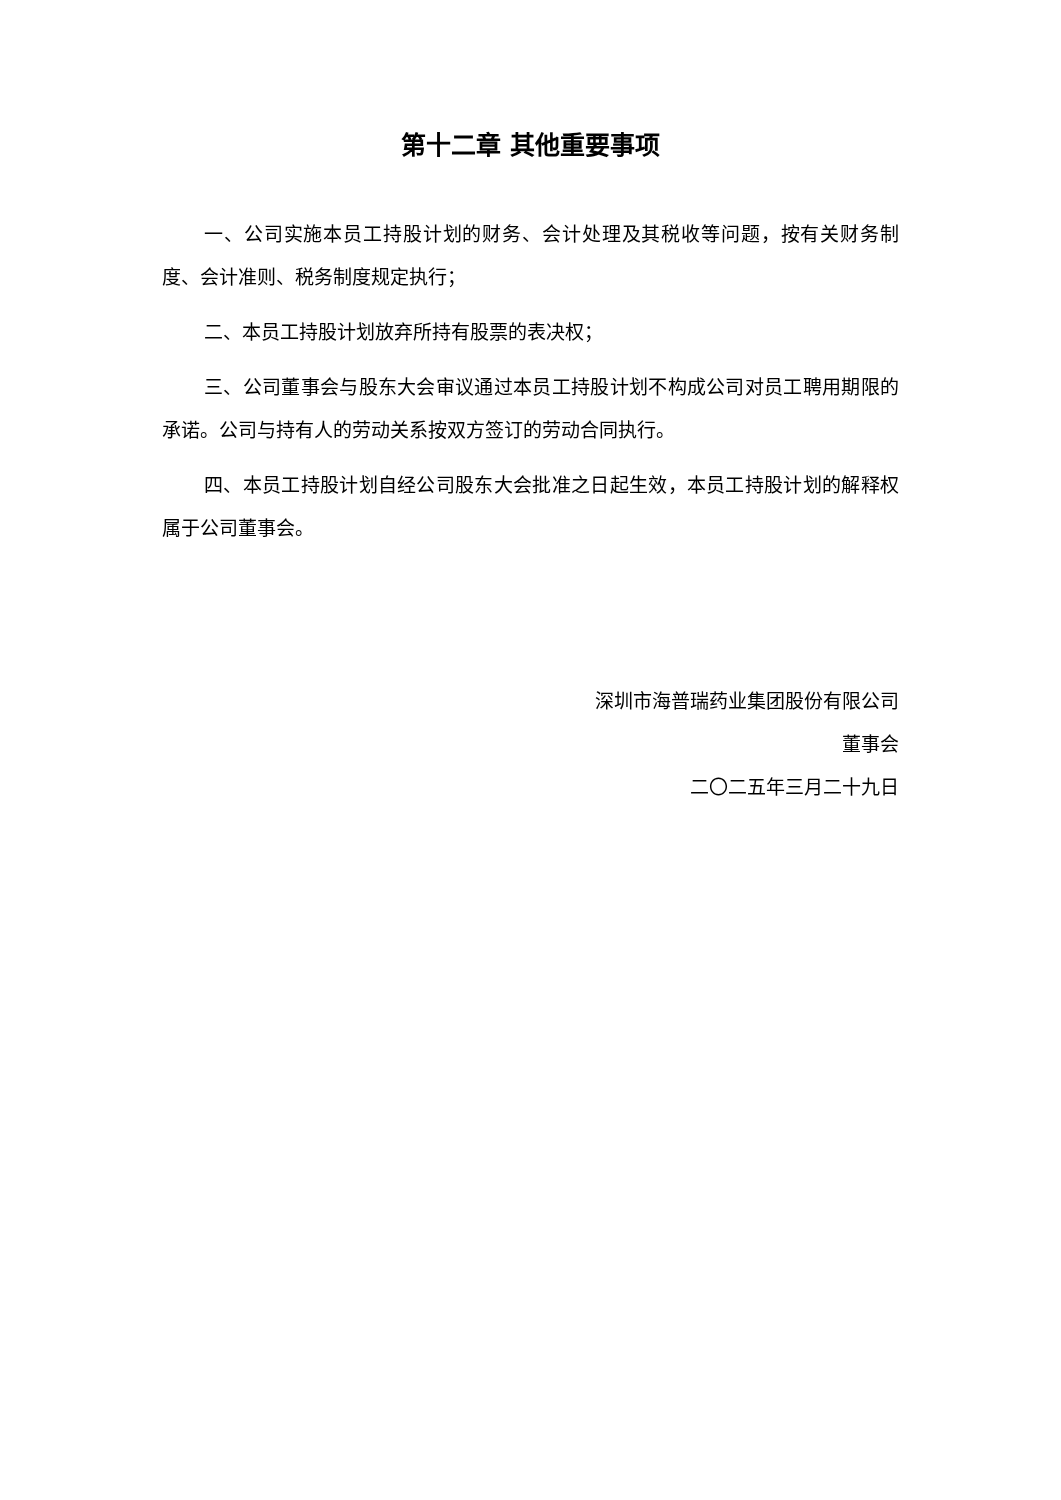第十二章 其他重要事项
一、公司实施本员工持股计划的财务、会计处理及其税收等问题，按有关财务制度、会计准则、税务制度规定执行；
二、本员工持股计划放弃所持有股票的表决权；
三、公司董事会与股东大会审议通过本员工持股计划不构成公司对员工聘用期限的承诺。公司与持有人的劳动关系按双方签订的劳动合同执行。
四、本员工持股计划自经公司股东大会批准之日起生效，本员工持股计划的解释权属于公司董事会。
深圳市海普瑞药业集团股份有限公司
董事会
二〇二五年三月二十九日